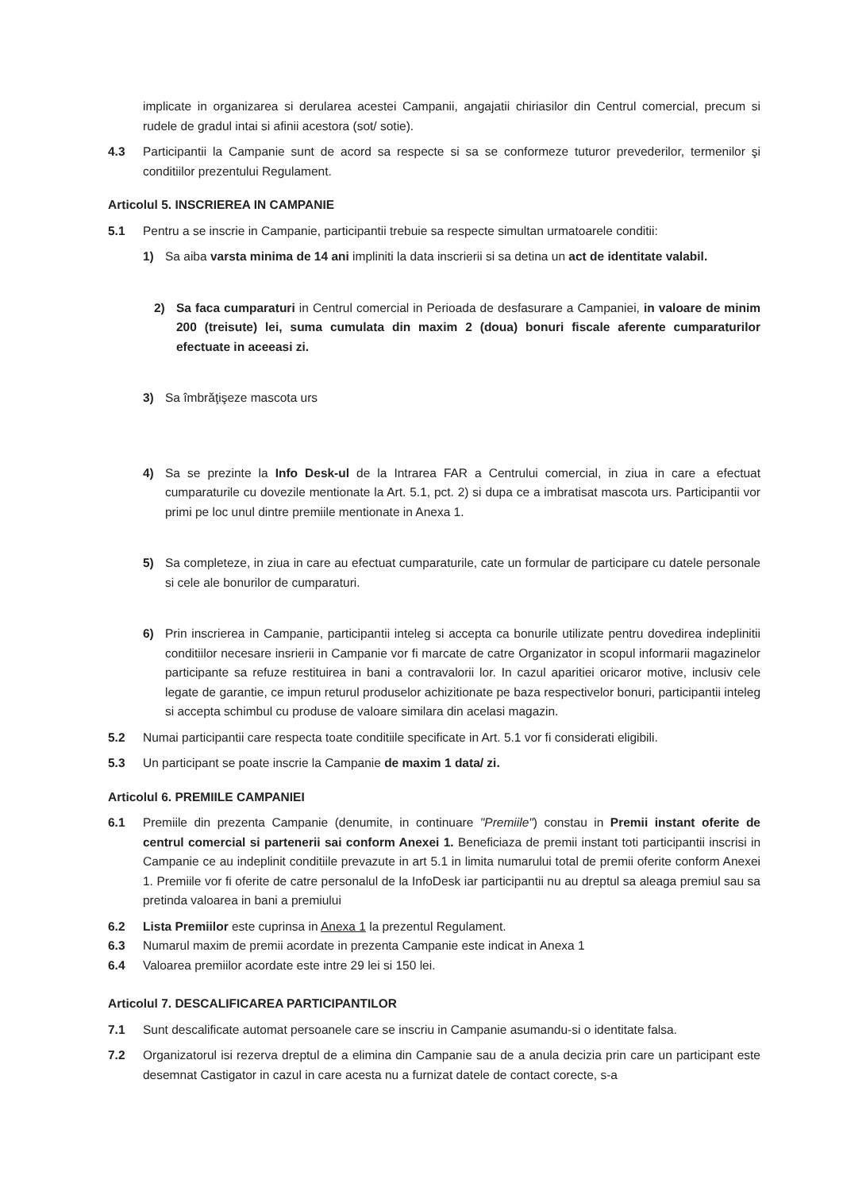implicate in organizarea si derularea acestei Campanii, angajatii chiriasilor din Centrul comercial, precum si rudele de gradul intai si afinii acestora (sot/ sotie).
4.3 Participantii la Campanie sunt de acord sa respecte si sa se conformeze tuturor prevederilor, termenilor şi conditiilor prezentului Regulament.
Articolul 5. INSCRIEREA IN CAMPANIE
5.1 Pentru a se inscrie in Campanie, participantii trebuie sa respecte simultan urmatoarele conditii:
1) Sa aiba varsta minima de 14 ani impliniti la data inscrierii si sa detina un act de identitate valabil.
2) Sa faca cumparaturi in Centrul comercial in Perioada de desfasurare a Campaniei, in valoare de minim 200 (treisute) lei, suma cumulata din maxim 2 (doua) bonuri fiscale aferente cumparaturilor efectuate in aceeasi zi.
3) Sa îmbrăţişeze mascota urs
4) Sa se prezinte la Info Desk-ul de la Intrarea FAR a Centrului comercial, in ziua in care a efectuat cumparaturile cu dovezile mentionate la Art. 5.1, pct. 2) si dupa ce a imbratisat mascota urs. Participantii vor primi pe loc unul dintre premiile mentionate in Anexa 1.
5) Sa completeze, in ziua in care au efectuat cumparaturile, cate un formular de participare cu datele personale si cele ale bonurilor de cumparaturi.
6) Prin inscrierea in Campanie, participantii inteleg si accepta ca bonurile utilizate pentru dovedirea indeplinitii conditiilor necesare insrierii in Campanie vor fi marcate de catre Organizator in scopul informarii magazinelor participante sa refuze restituirea in bani a contravalorii lor. In cazul aparitiei oricaror motive, inclusiv cele legate de garantie, ce impun returul produselor achizitionate pe baza respectivelor bonuri, participantii inteleg si accepta schimbul cu produse de valoare similara din acelasi magazin.
5.2 Numai participantii care respecta toate conditiile specificate in Art. 5.1 vor fi considerati eligibili.
5.3 Un participant se poate inscrie la Campanie de maxim 1 data/ zi.
Articolul 6. PREMIILE CAMPANIEI
6.1 Premiile din prezenta Campanie (denumite, in continuare "Premiile") constau in Premii instant oferite de centrul comercial si partenerii sai conform Anexei 1. Beneficiaza de premii instant toti participantii inscrisi in Campanie ce au indeplinit conditiile prevazute in art 5.1 in limita numarului total de premii oferite conform Anexei 1. Premiile vor fi oferite de catre personalul de la InfoDesk iar participantii nu au dreptul sa aleaga premiul sau sa pretinda valoarea in bani a premiului
6.2 Lista Premiilor este cuprinsa in Anexa 1 la prezentul Regulament.
6.3 Numarul maxim de premii acordate in prezenta Campanie este indicat in Anexa 1
6.4 Valoarea premiilor acordate este intre 29 lei si 150 lei.
Articolul 7. DESCALIFICAREA PARTICIPANTILOR
7.1 Sunt descalificate automat persoanele care se inscriu in Campanie asumandu-si o identitate falsa.
7.2 Organizatorul isi rezerva dreptul de a elimina din Campanie sau de a anula decizia prin care un participant este desemnat Castigator in cazul in care acesta nu a furnizat datele de contact corecte, s-a